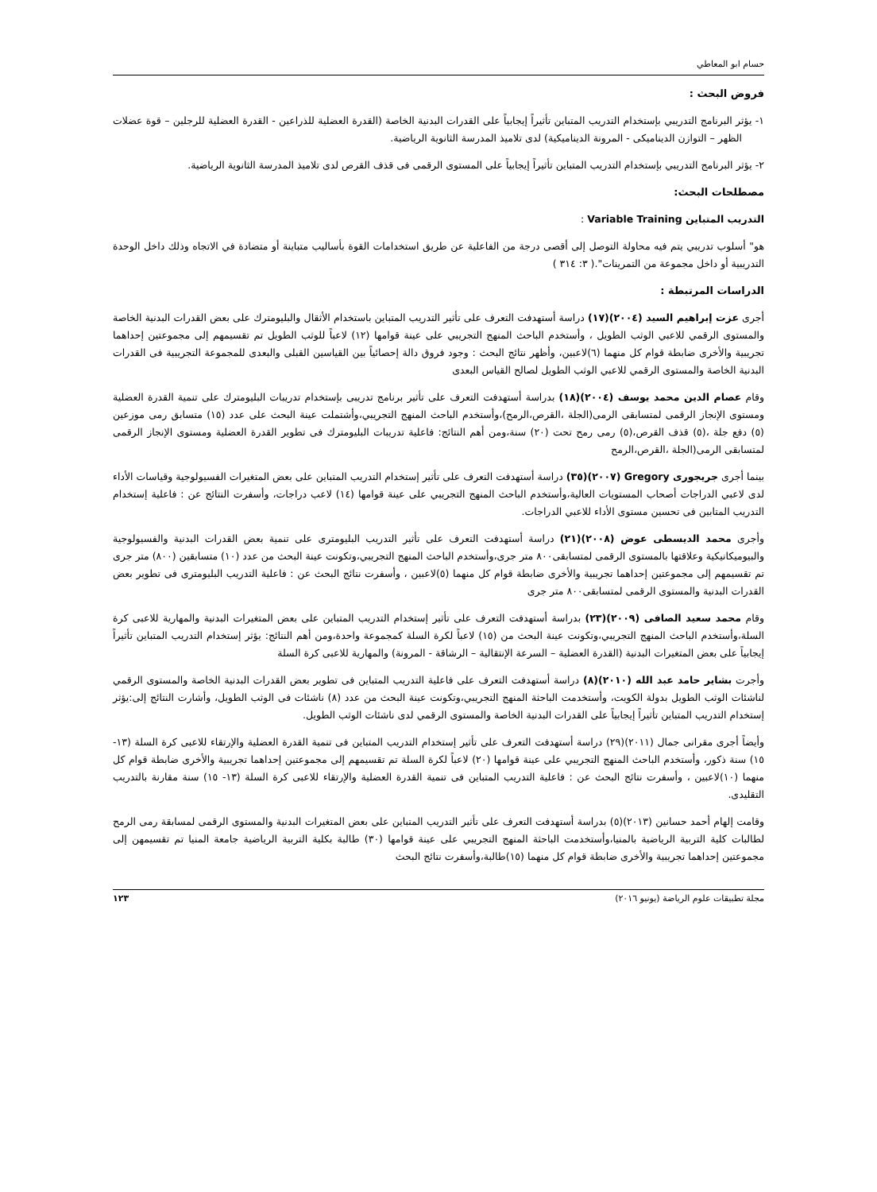حسام ابو المعاطي
فروض البحث :
١- يؤثر البرنامج التدريبي بإستخدام التدريب المتباين تأثيراً إيجابياً على القدرات البدنية الخاصة (القدرة العضلية للذراعين - القدرة العضلية للرجلين – قوة عضلات الظهر – التوازن الديناميكى - المرونة الديناميكية) لدى تلاميذ المدرسة الثانوية الرياضية.
٢- يؤثر البرنامج التدريبي بإستخدام التدريب المتباين تأثيراً إيجابياً على المستوى الرقمى فى قذف القرص لدى تلاميذ المدرسة الثانوية الرياضية.
مصطلحات البحث:
التدريب المتباين Variable Training :
هو" أسلوب تدريبي يتم فيه محاولة التوصل إلى أقصى درجة من الفاعلية عن طريق استخدامات القوة بأساليب متباينة أو متضادة في الاتجاه وذلك داخل الوحدة التدريبية أو داخل مجموعة من التمرينات".( ٣: ٣١٤ )
الدراسات المرتبطة :
أجرى عزت إبراهيم السيد (٢٠٠٤)(١٧) دراسة أستهدفت التعرف على تأثير التدريب المتباين باستخدام الأثقال والبليومترك على بعض القدرات البدنية الخاصة والمستوى الرقمي للاعبي الوثب الطويل ، وأستخدم الباحث المنهج التجريبي على عينة قوامها (١٢) لاعباً للوثب الطويل تم تقسيمهم إلى مجموعتين إحداهما تجريبية والأخرى ضابطة قوام كل منهما (٦)لاعبين، وأظهر نتائج البحث : وجود فروق دالة إحصائياً بين القياسين القبلى والبعدى للمجموعة التجريبية فى القدرات البدنية الخاصة والمستوى الرقمي للاعبي الوثب الطويل لصالح القياس البعدى
وقام عصام الدين محمد يوسف (٢٠٠٤)(١٨) بدراسة أستهدفت التعرف على تأثير برنامج تدريبى بإستخدام تدريبات البليومترك على تنمية القدرة العضلية ومستوى الإنجاز الرقمى لمتسابقى الرمى(الجلة ،القرص،الرمح)،وأستخدم الباحث المنهج التجريبي،وأشتملت عينة البحث على عدد (١٥) متسابق رمى موزعين (٥) دفع جلة ،(٥) قذف القرص،(٥) رمى رمح تحت (٢٠) سنة،ومن أهم النتائج: فاعلية تدريبات البليومترك فى تطوير القدرة العضلية ومستوى الإنجاز الرقمى لمتسابقى الرمى(الجلة ،القرص،الرمح
بينما أجرى جريجورى Gregory (٢٠٠٧)(٣٥) دراسة أستهدفت التعرف على تأثير إستخدام التدريب المتباين على بعض المتغيرات الفسيولوجية وقياسات الأداء لدى لاعبي الدراجات أصحاب المستويات العالية،وأستخدم الباحث المنهج التجريبي على عينة قوامها (١٤) لاعب دراجات، وأسفرت النتائج عن : فاعلية إستخدام التدريب المتابين فى تحسين مستوى الأداء للاعبي الدراجات.
وأجرى محمد الديسطى عوض (٢٠٠٨)(٢١) دراسة أستهدفت التعرف على تأثير التدريب البليومترى على تنمية بعض القدرات البدنية والفسيولوجية والبيوميكانيكية وعلاقتها بالمستوى الرقمى لمتسابقى٨٠٠ متر جرى،وأستخدم الباحث المنهج التجريبي،وتكونت عينة البحث من عدد (١٠) متسابقين (٨٠٠) متر جرى تم تقسيمهم إلى مجموعتين إحداهما تجريبية والأخرى ضابطة قوام كل منهما (٥)لاعبين ، وأسفرت نتائج البحث عن : فاعلية التدريب البليومترى فى تطوير بعض القدرات البدنية والمستوى الرقمى لمتسابقى٨٠٠ متر جرى
وقام محمد سعيد الصافى (٢٠٠٩)(٢٣) بدراسة أستهدفت التعرف على تأثير إستخدام التدريب المتباين على بعض المتغيرات البدنية والمهارية للاعبى كرة السلة،وأستخدم الباحث المنهج التجريبي،وتكونت عينة البحث من (١٥) لاعباً لكرة السلة كمجموعة واحدة،ومن أهم النتائج: يؤثر إستخدام التدريب المتباين تأثيراً إيجابياً على بعض المتغيرات البدنية (القدرة العضلية – السرعة الإنتقالية – الرشاقة - المرونة) والمهارية للاعبى كرة السلة
وأجرت بشاير حامد عبد الله (٢٠١٠)(٨) دراسة أستهدفت التعرف على فاعلية التدريب المتباين فى تطوير بعض القدرات البدنية الخاصة والمستوى الرقمي لناشئات الوثب الطويل بدولة الكويت، وأستخدمت الباحثة المنهج التجريبي،وتكونت عينة البحث من عدد (٨) ناشئات فى الوثب الطويل، وأشارت النتائج إلى:يؤثر إستخدام التدريب المتباين تأثيراً إيجابياً على القدرات البدنية الخاصة والمستوى الرقمي لدى ناشئات الوثب الطويل.
وأيضاً أجرى مقرانى جمال (٢٠١١)(٢٩) دراسة أستهدفت التعرف على تأثير إستخدام التدريب المتباين فى تنمية القدرة العضلية والإرتقاء للاعبى كرة السلة (١٣- ١٥) سنة ذكور، وأستخدم الباحث المنهج التجريبي على عينة قوامها (٢٠) لاعباً لكرة السلة تم تقسيمهم إلى مجموعتين إحداهما تجريبية والأخرى ضابطة قوام كل منهما (١٠)لاعبين ، وأسفرت نتائج البحث عن : فاعلية التدريب المتباين فى تنمية القدرة العضلية والإرتقاء للاعبى كرة السلة (١٣- ١٥) سنة مقارنة بالتدريب التقليدى.
وقامت إلهام أحمد حسانين (٢٠١٣)(٥) بدراسة أستهدفت التعرف على تأثير التدريب المتباين على بعض المتغيرات البدنية والمستوى الرقمى لمسابقة رمى الرمح لطالبات كلية التربية الرياضية بالمنيا،وأستخدمت الباحثة المنهج التجريبي على عينة قوامها (٣٠) طالبة بكلية التربية الرياضية جامعة المنيا تم تقسيمهن إلى مجموعتين إحداهما تجريبية والأخرى ضابطة قوام كل منهما (١٥)طالبة،وأسفرت نتائج البحث
مجلة تطبيقات علوم الرياضة (يونيو ٢٠١٦) ١٢٣